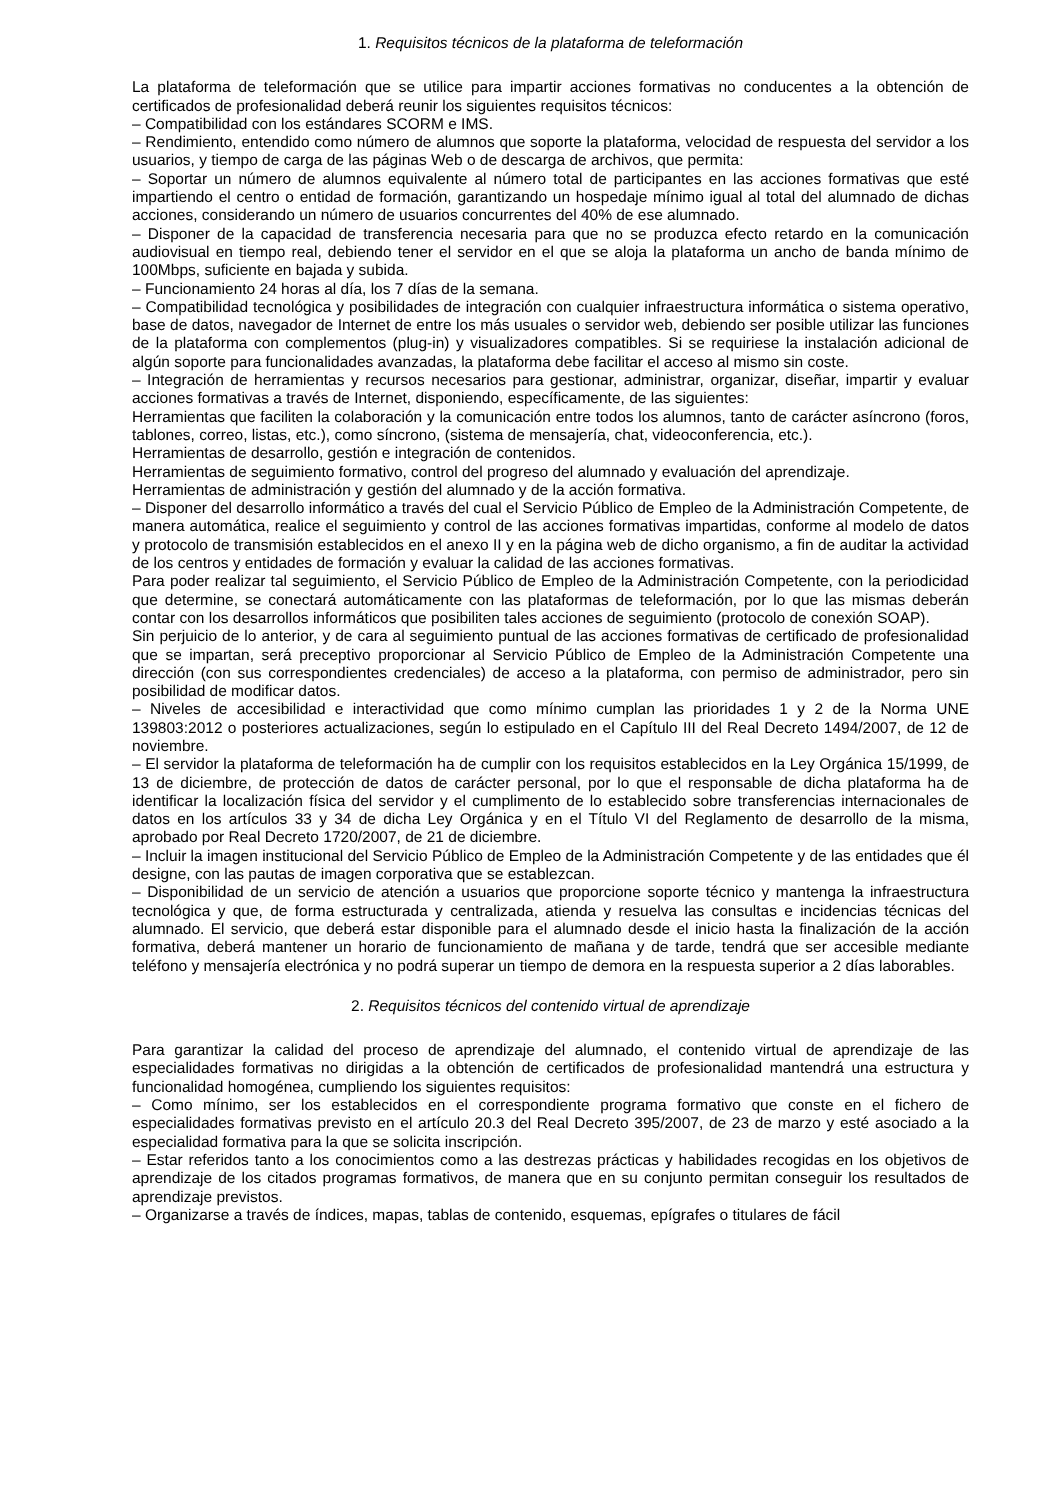1. Requisitos técnicos de la plataforma de teleformación
La plataforma de teleformación que se utilice para impartir acciones formativas no conducentes a la obtención de certificados de profesionalidad deberá reunir los siguientes requisitos técnicos:
– Compatibilidad con los estándares SCORM e IMS.
– Rendimiento, entendido como número de alumnos que soporte la plataforma, velocidad de respuesta del servidor a los usuarios, y tiempo de carga de las páginas Web o de descarga de archivos, que permita:
– Soportar un número de alumnos equivalente al número total de participantes en las acciones formativas que esté impartiendo el centro o entidad de formación, garantizando un hospedaje mínimo igual al total del alumnado de dichas acciones, considerando un número de usuarios concurrentes del 40% de ese alumnado.
– Disponer de la capacidad de transferencia necesaria para que no se produzca efecto retardo en la comunicación audiovisual en tiempo real, debiendo tener el servidor en el que se aloja la plataforma un ancho de banda mínimo de 100Mbps, suficiente en bajada y subida.
– Funcionamiento 24 horas al día, los 7 días de la semana.
– Compatibilidad tecnológica y posibilidades de integración con cualquier infraestructura informática o sistema operativo, base de datos, navegador de Internet de entre los más usuales o servidor web, debiendo ser posible utilizar las funciones de la plataforma con complementos (plug-in) y visualizadores compatibles. Si se requiriese la instalación adicional de algún soporte para funcionalidades avanzadas, la plataforma debe facilitar el acceso al mismo sin coste.
– Integración de herramientas y recursos necesarios para gestionar, administrar, organizar, diseñar, impartir y evaluar acciones formativas a través de Internet, disponiendo, específicamente, de las siguientes:
Herramientas que faciliten la colaboración y la comunicación entre todos los alumnos, tanto de carácter asíncrono (foros, tablones, correo, listas, etc.), como síncrono, (sistema de mensajería, chat, videoconferencia, etc.).
Herramientas de desarrollo, gestión e integración de contenidos.
Herramientas de seguimiento formativo, control del progreso del alumnado y evaluación del aprendizaje.
Herramientas de administración y gestión del alumnado y de la acción formativa.
– Disponer del desarrollo informático a través del cual el Servicio Público de Empleo de la Administración Competente, de manera automática, realice el seguimiento y control de las acciones formativas impartidas, conforme al modelo de datos y protocolo de transmisión establecidos en el anexo II y en la página web de dicho organismo, a fin de auditar la actividad de los centros y entidades de formación y evaluar la calidad de las acciones formativas.
Para poder realizar tal seguimiento, el Servicio Público de Empleo de la Administración Competente, con la periodicidad que determine, se conectará automáticamente con las plataformas de teleformación, por lo que las mismas deberán contar con los desarrollos informáticos que posibiliten tales acciones de seguimiento (protocolo de conexión SOAP).
Sin perjuicio de lo anterior, y de cara al seguimiento puntual de las acciones formativas de certificado de profesionalidad que se impartan, será preceptivo proporcionar al Servicio Público de Empleo de la Administración Competente una dirección (con sus correspondientes credenciales) de acceso a la plataforma, con permiso de administrador, pero sin posibilidad de modificar datos.
– Niveles de accesibilidad e interactividad que como mínimo cumplan las prioridades 1 y 2 de la Norma UNE 139803:2012 o posteriores actualizaciones, según lo estipulado en el Capítulo III del Real Decreto 1494/2007, de 12 de noviembre.
– El servidor la plataforma de teleformación ha de cumplir con los requisitos establecidos en la Ley Orgánica 15/1999, de 13 de diciembre, de protección de datos de carácter personal, por lo que el responsable de dicha plataforma ha de identificar la localización física del servidor y el cumplimento de lo establecido sobre transferencias internacionales de datos en los artículos 33 y 34 de dicha Ley Orgánica y en el Título VI del Reglamento de desarrollo de la misma, aprobado por Real Decreto 1720/2007, de 21 de diciembre.
– Incluir la imagen institucional del Servicio Público de Empleo de la Administración Competente y de las entidades que él designe, con las pautas de imagen corporativa que se establezcan.
– Disponibilidad de un servicio de atención a usuarios que proporcione soporte técnico y mantenga la infraestructura tecnológica y que, de forma estructurada y centralizada, atienda y resuelva las consultas e incidencias técnicas del alumnado. El servicio, que deberá estar disponible para el alumnado desde el inicio hasta la finalización de la acción formativa, deberá mantener un horario de funcionamiento de mañana y de tarde, tendrá que ser accesible mediante teléfono y mensajería electrónica y no podrá superar un tiempo de demora en la respuesta superior a 2 días laborables.
2. Requisitos técnicos del contenido virtual de aprendizaje
Para garantizar la calidad del proceso de aprendizaje del alumnado, el contenido virtual de aprendizaje de las especialidades formativas no dirigidas a la obtención de certificados de profesionalidad mantendrá una estructura y funcionalidad homogénea, cumpliendo los siguientes requisitos:
– Como mínimo, ser los establecidos en el correspondiente programa formativo que conste en el fichero de especialidades formativas previsto en el artículo 20.3 del Real Decreto 395/2007, de 23 de marzo y esté asociado a la especialidad formativa para la que se solicita inscripción.
– Estar referidos tanto a los conocimientos como a las destrezas prácticas y habilidades recogidas en los objetivos de aprendizaje de los citados programas formativos, de manera que en su conjunto permitan conseguir los resultados de aprendizaje previstos.
– Organizarse a través de índices, mapas, tablas de contenido, esquemas, epígrafes o titulares de fácil